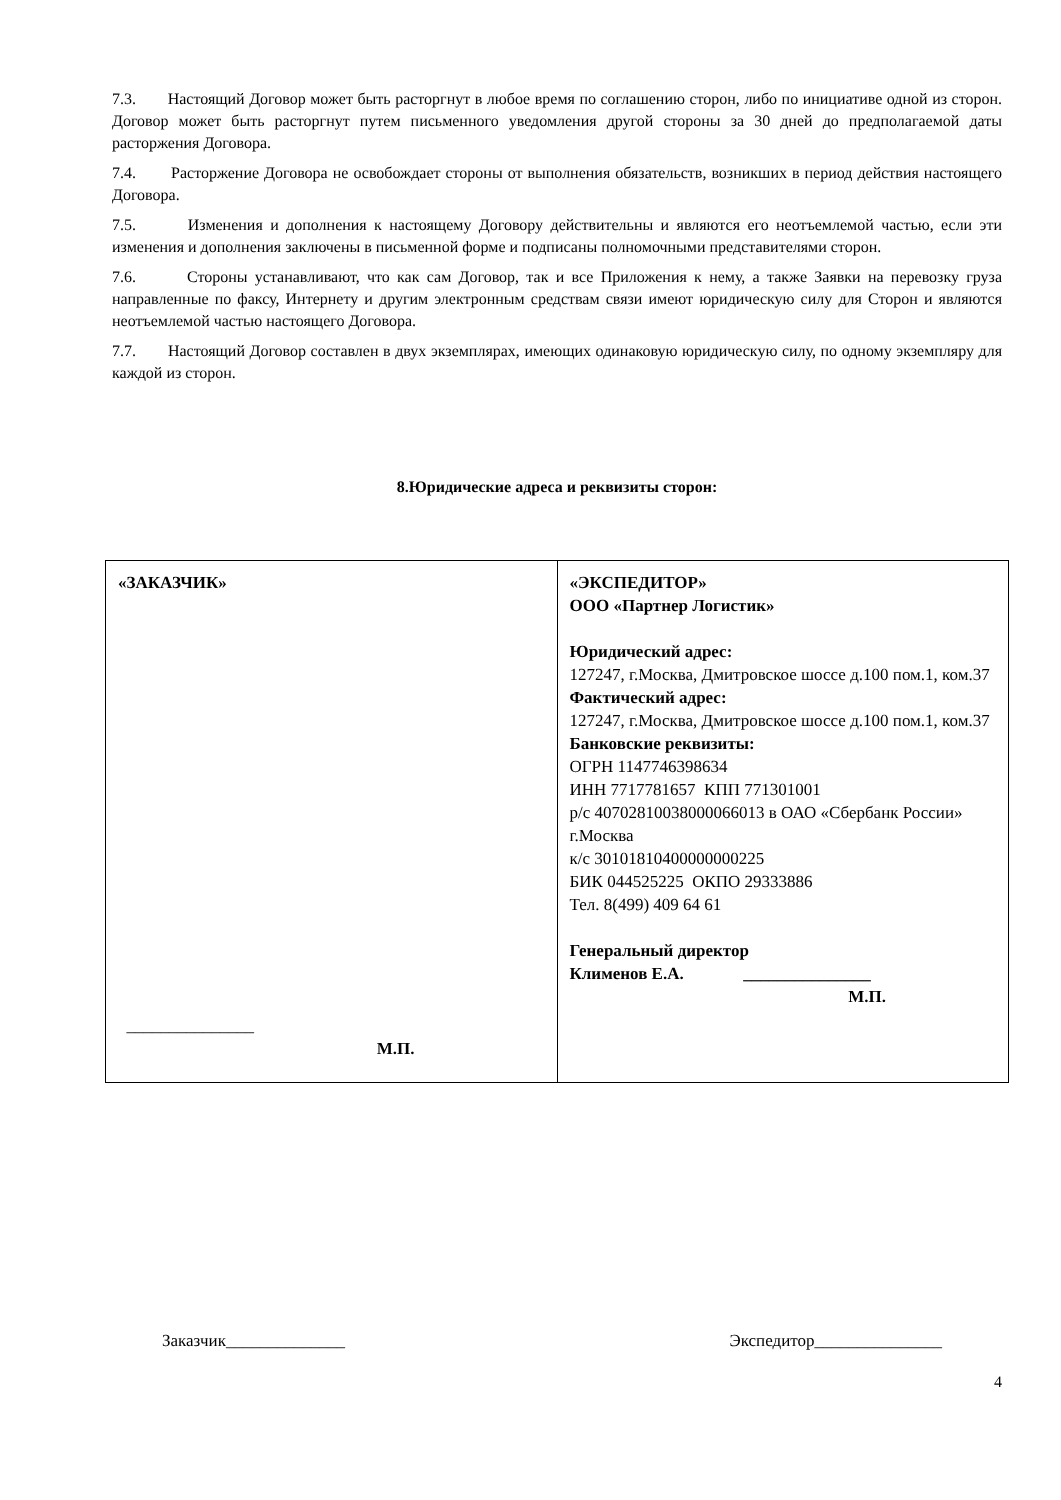7.3. Настоящий Договор может быть расторгнут в любое время по соглашению сторон, либо по инициативе одной из сторон. Договор может быть расторгнут путем письменного уведомления другой стороны за 30 дней до предполагаемой даты расторжения Договора.
7.4. Расторжение Договора не освобождает стороны от выполнения обязательств, возникших в период действия настоящего Договора.
7.5. Изменения и дополнения к настоящему Договору действительны и являются его неотъемлемой частью, если эти изменения и дополнения заключены в письменной форме и подписаны полномочными представителями сторон.
7.6. Стороны устанавливают, что как сам Договор, так и все Приложения к нему, а также Заявки на перевозку груза направленные по факсу, Интернету и другим электронным средствам связи имеют юридическую силу для Сторон и являются неотъемлемой частью настоящего Договора.
7.7. Настоящий Договор составлен в двух экземплярах, имеющих одинаковую юридическую силу, по одному экземпляру для каждой из сторон.
8.Юридические адреса и реквизиты сторон:
| «ЗАКАЗЧИК» _______________ М.П. | «ЭКСПЕДИТОР» ООО «Партнер Логистик» Юридический адрес: 127247, г.Москва, Дмитровское шоссе д.100 пом.1, ком.37 Фактический адрес: 127247, г.Москва, Дмитровское шоссе д.100 пом.1, ком.37 Банковские реквизиты: ОГРН 1147746398634 ИНН 7717781657 КПП 771301001 р/с 40702810038000066013 в ОАО «Сбербанк России» г.Москва к/с 30101810400000000225 БИК 044525225 ОКПО 29333886 Тел. 8(499) 409 64 61 Генеральный директор Клименов Е.А. _______________ М.П. |
Заказчик______________ Экспедитор_______________
4